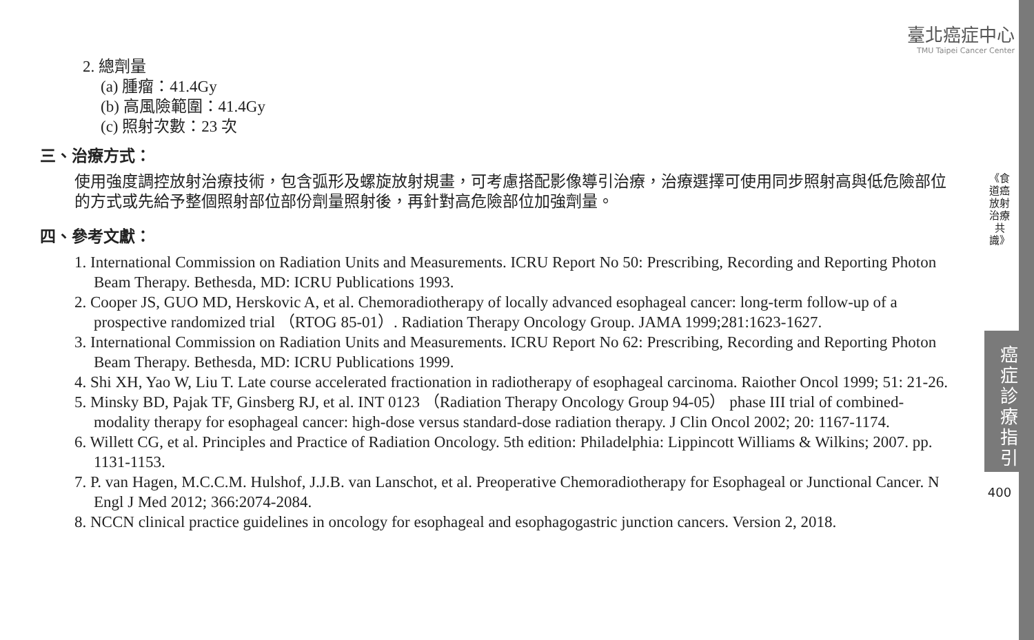臺北癌症中心
TMU Taipei Cancer Center
《食道癌放射治療共識》
癌
症
診
療
指
引
400
2. 總劑量
(a) 腫瘤：41.4Gy
(b) 高風險範圍：41.4Gy
(c) 照射次數：23 次
三、治療方式：
使用強度調控放射治療技術，包含弧形及螺旋放射規畫，可考慮搭配影像導引治療，治療選擇可使用同步照射高與低危險部位的方式或先給予整個照射部位部份劑量照射後，再針對高危險部位加強劑量。
四、參考文獻：
1. International Commission on Radiation Units and Measurements. ICRU Report No 50: Prescribing, Recording and Reporting Photon Beam Therapy. Bethesda, MD: ICRU Publications 1993.
2. Cooper JS, GUO MD, Herskovic A, et al. Chemoradiotherapy of locally advanced esophageal cancer: long-term follow-up of a prospective randomized trial （RTOG 85-01）. Radiation Therapy Oncology Group. JAMA 1999;281:1623-1627.
3. International Commission on Radiation Units and Measurements. ICRU Report No 62: Prescribing, Recording and Reporting Photon Beam Therapy. Bethesda, MD: ICRU Publications 1999.
4. Shi XH, Yao W, Liu T. Late course accelerated fractionation in radiotherapy of esophageal carcinoma. Raiother Oncol 1999; 51: 21-26.
5. Minsky BD, Pajak TF, Ginsberg RJ, et al. INT 0123 （Radiation Therapy Oncology Group 94-05） phase III trial of combined-modality therapy for esophageal cancer: high-dose versus standard-dose radiation therapy. J Clin Oncol 2002; 20: 1167-1174.
6. Willett CG, et al. Principles and Practice of Radiation Oncology. 5th edition: Philadelphia: Lippincott Williams & Wilkins; 2007. pp. 1131-1153.
7. P. van Hagen, M.C.C.M. Hulshof, J.J.B. van Lanschot, et al. Preoperative Chemoradiotherapy for Esophageal or Junctional Cancer. N Engl J Med 2012; 366:2074-2084.
8. NCCN clinical practice guidelines in oncology for esophageal and esophagogastric junction cancers. Version 2, 2018.